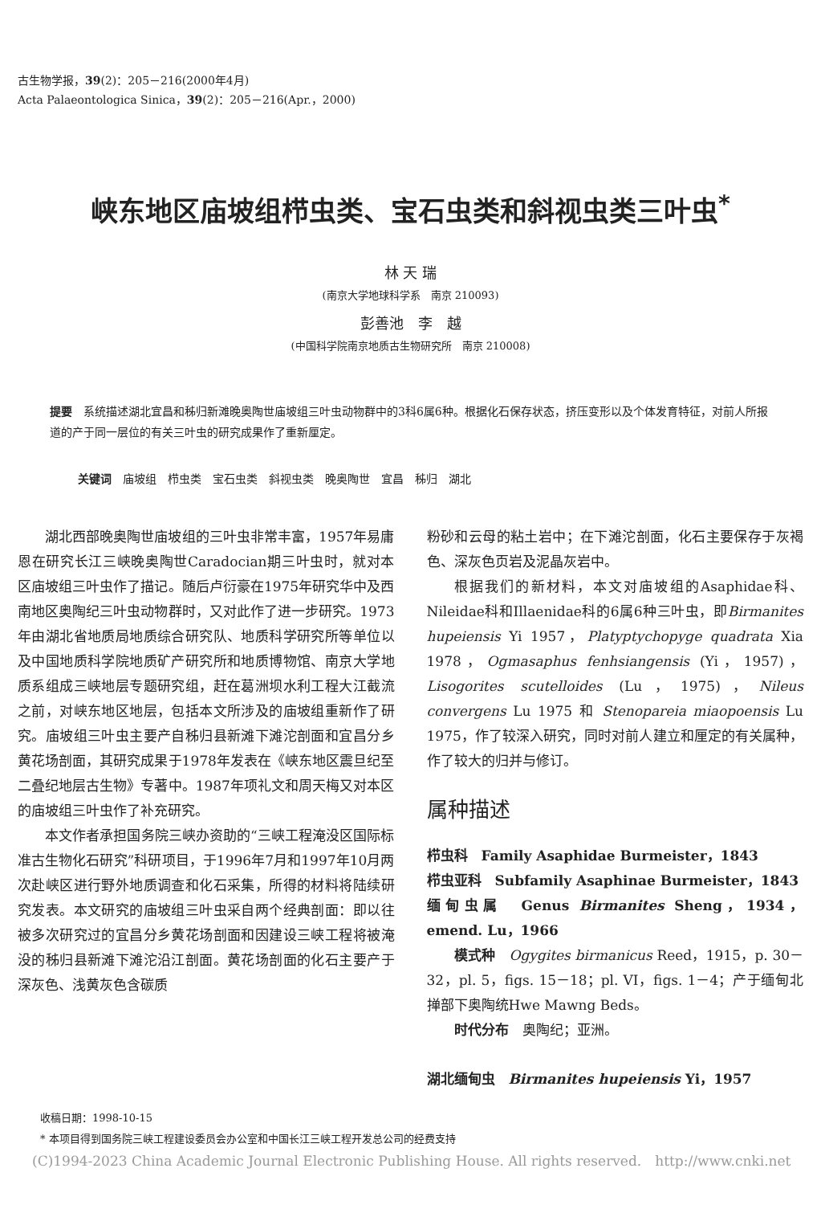古生物学报，39(2)：205－216(2000年4月)
Acta Palaeontologica Sinica，39(2)：205－216(Apr.，2000)
峡东地区庙坡组栉虫类、宝石虫类和斜视虫类三叶虫<sup>*</sup>
林 天 瑞
(南京大学地球科学系　南京 210093)
彭善池　李　越
(中国科学院南京地质古生物研究所　南京 210008)
提要　系统描述湖北宜昌和秭归新滩晚奥陶世庙坡组三叶虫动物群中的3科6属6种。根据化石保存状态，挤压变形以及个体发育特征，对前人所报道的产于同一层位的有关三叶虫的研究成果作了重新厘定。
关键词　庙坡组　栉虫类　宝石虫类　斜视虫类　晚奥陶世　宜昌　秭归　湖北
湖北西部晚奥陶世庙坡组的三叶虫非常丰富，1957年易庸恩在研究长江三峡晚奥陶世Caradocian期三叶虫时，就对本区庙坡组三叶虫作了描记。随后卢衍豪在1975年研究华中及西南地区奥陶纪三叶虫动物群时，又对此作了进一步研究。1973年由湖北省地质局地质综合研究队、地质科学研究所等单位以及中国地质科学院地质矿产研究所和地质博物馆、南京大学地质系组成三峡地层专题研究组，赶在葛洲坝水利工程大江截流之前，对峡东地区地层，包括本文所涉及的庙坡组重新作了研究。庙坡组三叶虫主要产自秭归县新滩下滩沱剖面和宜昌分乡黄花场剖面，其研究成果于1978年发表在《峡东地区震旦纪至二叠纪地层古生物》专著中。1987年项礼文和周天梅又对本区的庙坡组三叶虫作了补充研究。
本文作者承担国务院三峡办资助的“三峡工程淹没区国际标准古生物化石研究”科研项目，于1996年7月和1997年10月两次赴峡区进行野外地质调查和化石采集，所得的材料将陆续研究发表。本文研究的庙坡组三叶虫采自两个经典剖面：即以往被多次研究过的宜昌分乡黄花场剖面和因建设三峡工程将被淹没的秭归县新滩下滩沱沿江剖面。黄花场剖面的化石主要产于深灰色、浅黄灰色含碳质
粉砂和云母的粘土岩中；在下滩沱剖面，化石主要保存于灰褐色、深灰色页岩及泥晶灰岩中。
根据我们的新材料，本文对庙坡组的Asaphidae科、Nileidae科和Illaenidae科的6属6种三叶虫，即Birmanites hupeiensis Yi 1957，Platyptychopyge quadrata Xia 1978，Ogmasaphus fenhsiangensis (Yi，1957)，Lisogorites scutelloides (Lu，1975)，Nileus convergens Lu 1975 和 Stenopareia miaopoensis Lu 1975，作了较深入研究，同时对前人建立和厘定的有关属种，作了较大的归并与修订。
属种描述
栉虫科　Family Asaphidae Burmeister，1843
栉虫亚科　Subfamily Asaphinae Burmeister，1843
缅甸虫属　Genus Birmanites Sheng，1934，emend. Lu，1966
模式种　Ogygites birmanicus Reed，1915，p. 30－32，pl. 5，figs. 15－18；pl. VI，figs. 1－4；产于缅甸北掸部下奥陶统Hwe Mawng Beds。
时代分布　奥陶纪；亚洲。
湖北缅甸虫　Birmanites hupeiensis Yi，1957
收稿日期：1998-10-15
* 本项目得到国务院三峡工程建设委员会办公室和中国长江三峡工程开发总公司的经费支持
(C)1994-2023 China Academic Journal Electronic Publishing House. All rights reserved.　http://www.cnki.net